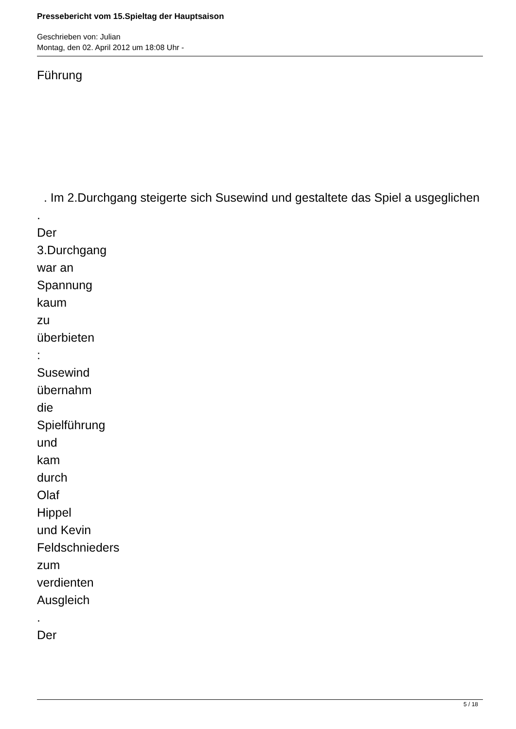Pressebericht vom 15.Spieltag der Hauptsaison
Geschrieben von: Julian
Montag, den 02. April 2012 um 18:08 Uhr -
Führung
. Im 2.Durchgang steigerte sich Susewind und gestaltete das Spiel a usgeglichen
.
Der
3.Durchgang
war an
Spannung
kaum
zu
überbieten
:
Susewind
übernahm
die
Spielführung
und
kam
durch
Olaf
Hippel
und Kevin
Feldschnieders
zum
verdienten
Ausgleich
.
Der
5 / 18